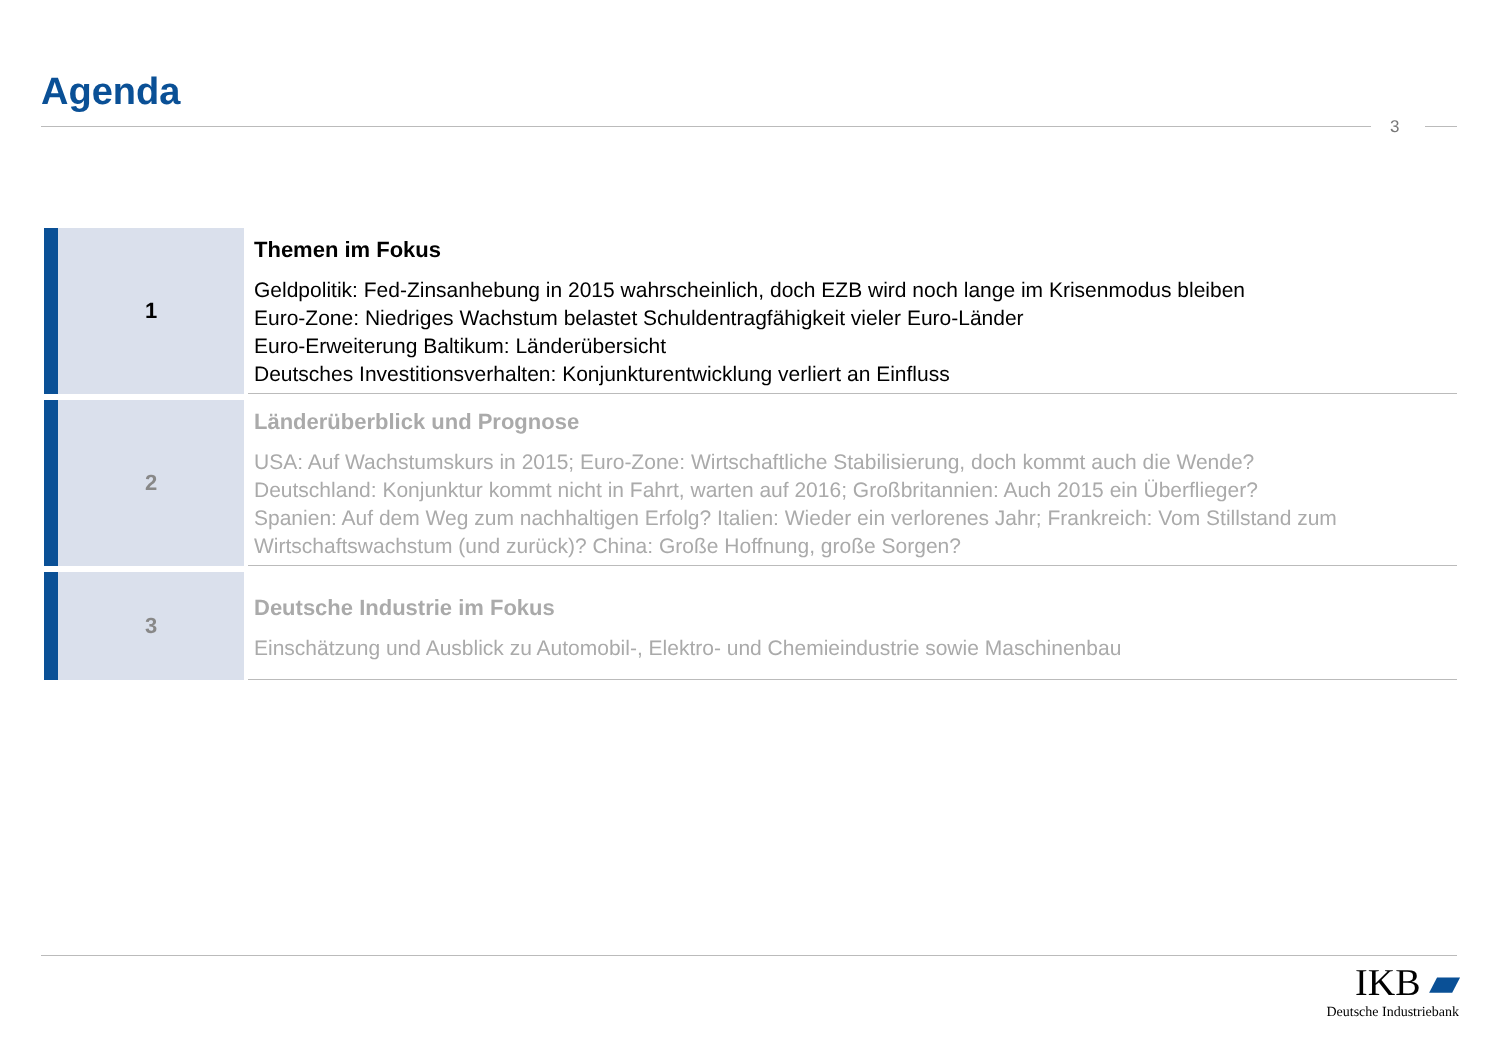Agenda
3
1
Themen im Fokus
Geldpolitik: Fed-Zinsanhebung in 2015 wahrscheinlich, doch EZB wird noch lange im Krisenmodus bleiben
Euro-Zone: Niedriges Wachstum belastet Schuldentragfähigkeit vieler Euro-Länder
Euro-Erweiterung Baltikum: Länderübersicht
Deutsches Investitionsverhalten: Konjunkturentwicklung verliert an Einfluss
2
Länderüberblick und Prognose
USA: Auf Wachstumskurs in 2015; Euro-Zone: Wirtschaftliche Stabilisierung, doch kommt auch die Wende?
Deutschland: Konjunktur kommt nicht in Fahrt, warten auf 2016; Großbritannien: Auch 2015 ein Überflieger?
Spanien: Auf dem Weg zum nachhaltigen Erfolg? Italien: Wieder ein verlorenes Jahr; Frankreich: Vom Stillstand zum Wirtschaftswachstum (und zurück)? China: Große Hoffnung, große Sorgen?
3
Deutsche Industrie im Fokus
Einschätzung und Ausblick zu Automobil-, Elektro- und Chemieindustrie sowie Maschinenbau
IKB ▰
Deutsche Industriebank